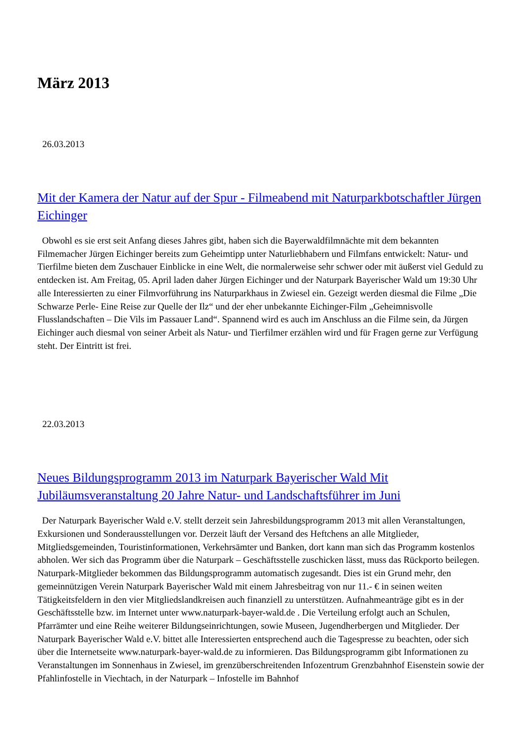März 2013
26.03.2013
Mit der Kamera der Natur auf der Spur - Filmeabend mit Naturparkbotschaftler Jürgen Eichinger
Obwohl es sie erst seit Anfang dieses Jahres gibt, haben sich die Bayerwaldfilmnächte mit dem bekannten Filmemacher Jürgen Eichinger bereits zum Geheimtipp unter Naturliebhabern und Filmfans entwickelt: Natur- und Tierfilme bieten dem Zuschauer Einblicke in eine Welt, die normalerweise sehr schwer oder mit äußerst viel Geduld zu entdecken ist. Am Freitag, 05. April laden daher Jürgen Eichinger und der Naturpark Bayerischer Wald um 19:30 Uhr alle Interessierten zu einer Filmvorführung ins Naturparkhaus in Zwiesel ein. Gezeigt werden diesmal die Filme „Die Schwarze Perle- Eine Reise zur Quelle der Ilz“ und der eher unbekannte Eichinger-Film „Geheimnisvolle Flusslandschaften – Die Vils im Passauer Land“. Spannend wird es auch im Anschluss an die Filme sein, da Jürgen Eichinger auch diesmal von seiner Arbeit als Natur- und Tierfilmer erzählen wird und für Fragen gerne zur Verfügung steht. Der Eintritt ist frei.
22.03.2013
Neues Bildungsprogramm 2013 im Naturpark Bayerischer Wald Mit Jubiläumsveranstaltung 20 Jahre Natur- und Landschaftsführer im Juni
Der Naturpark Bayerischer Wald e.V. stellt derzeit sein Jahresbildungsprogramm 2013 mit allen Veranstaltungen, Exkursionen und Sonderausstellungen vor. Derzeit läuft der Versand des Heftchens an alle Mitglieder, Mitgliedsgemeinden, Touristinformationen, Verkehrsämter und Banken, dort kann man sich das Programm kostenlos abholen. Wer sich das Programm über die Naturpark – Geschäftsstelle zuschicken lässt, muss das Rückporto beilegen. Naturpark-Mitglieder bekommen das Bildungsprogramm automatisch zugesandt. Dies ist ein Grund mehr, den gemeinnützigen Verein Naturpark Bayerischer Wald mit einem Jahresbeitrag von nur 11.- € in seinen weiten Tätigkeitsfeldern in den vier Mitgliedslandkreisen auch finanziell zu unterstützen. Aufnahmeanträge gibt es in der Geschäftsstelle bzw. im Internet unter www.naturpark-bayer-wald.de . Die Verteilung erfolgt auch an Schulen, Pfarrämter und eine Reihe weiterer Bildungseinrichtungen, sowie Museen, Jugendherbergen und Mitglieder. Der Naturpark Bayerischer Wald e.V. bittet alle Interessierten entsprechend auch die Tagespresse zu beachten, oder sich über die Internetseite www.naturpark-bayer-wald.de zu informieren. Das Bildungsprogramm gibt Informationen zu Veranstaltungen im Sonnenhaus in Zwiesel, im grenzüberschreitenden Infozentrum Grenzbahnhof Eisenstein sowie der Pfahlinfostelle in Viechtach, in der Naturpark – Infostelle im Bahnhof